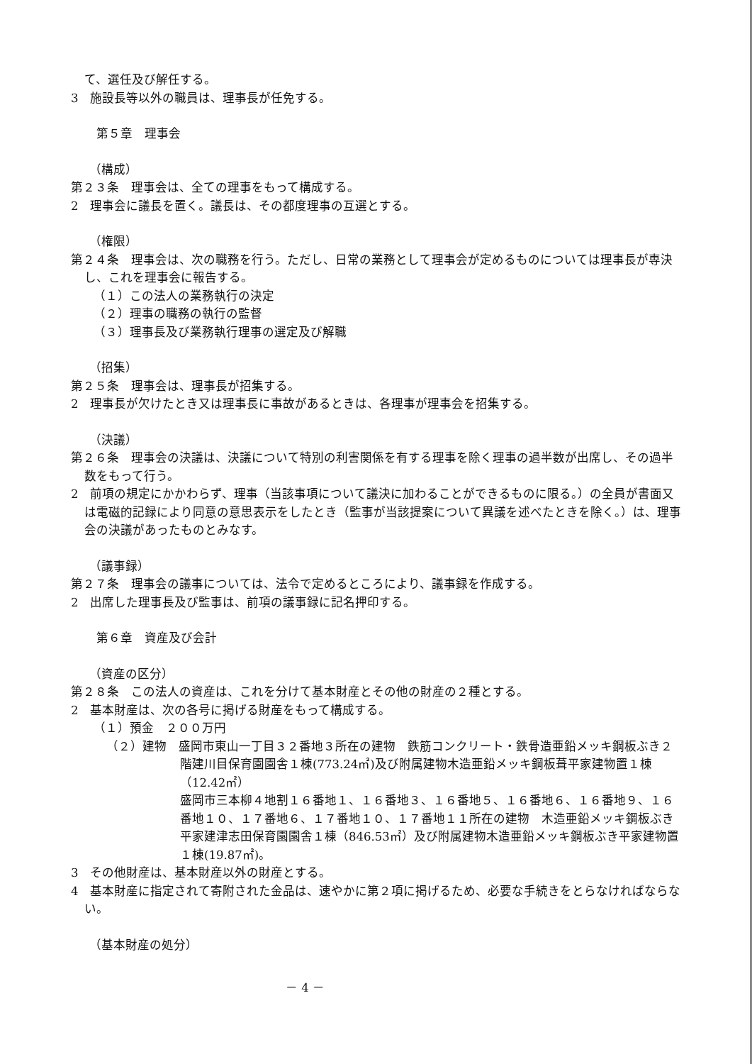て、選任及び解任する。
3　施設長等以外の職員は、理事長が任免する。
第５章　理事会
（構成）
第２３条　理事会は、全ての理事をもって構成する。
2　理事会に議長を置く。議長は、その都度理事の互選とする。
（権限）
第２４条　理事会は、次の職務を行う。ただし、日常の業務として理事会が定めるものについては理事長が専決し、これを理事会に報告する。
（１）この法人の業務執行の決定
（２）理事の職務の執行の監督
（３）理事長及び業務執行理事の選定及び解職
（招集）
第２５条　理事会は、理事長が招集する。
2　理事長が欠けたとき又は理事長に事故があるときは、各理事が理事会を招集する。
（決議）
第２６条　理事会の決議は、決議について特別の利害関係を有する理事を除く理事の過半数が出席し、その過半数をもって行う。
2　前項の規定にかかわらず、理事（当該事項について議決に加わることができるものに限る。）の全員が書面又は電磁的記録により同意の意思表示をしたとき（監事が当該提案について異議を述べたときを除く。）は、理事会の決議があったものとみなす。
（議事録）
第２７条　理事会の議事については、法令で定めるところにより、議事録を作成する。
2　出席した理事長及び監事は、前項の議事録に記名押印する。
第６章　資産及び会計
（資産の区分）
第２８条　この法人の資産は、これを分けて基本財産とその他の財産の２種とする。
2　基本財産は、次の各号に掲げる財産をもって構成する。
（１）預金　２００万円
（２）建物　盛岡市東山一丁目３２番地３所在の建物　鉄筋コンクリート・鉄骨造亜鉛メッキ鋼板ぶき２階建川目保育園園舎１棟(773.24㎡)及び附属建物木造亜鉛メッキ鋼板葺平家建物置１棟（12.42㎡）
盛岡市三本柳４地割１６番地１、１６番地３、１６番地５、１６番地６、１６番地９、１６番地１０、１７番地６、１７番地１０、１７番地１１所在の建物　木造亜鉛メッキ鋼板ぶき平家建津志田保育園園舎１棟（846.53㎡）及び附属建物木造亜鉛メッキ鋼板ぶき平家建物置１棟(19.87㎡)。
3　その他財産は、基本財産以外の財産とする。
4　基本財産に指定されて寄附された金品は、速やかに第２項に掲げるため、必要な手続きをとらなければならない。
（基本財産の処分）
－ 4 －